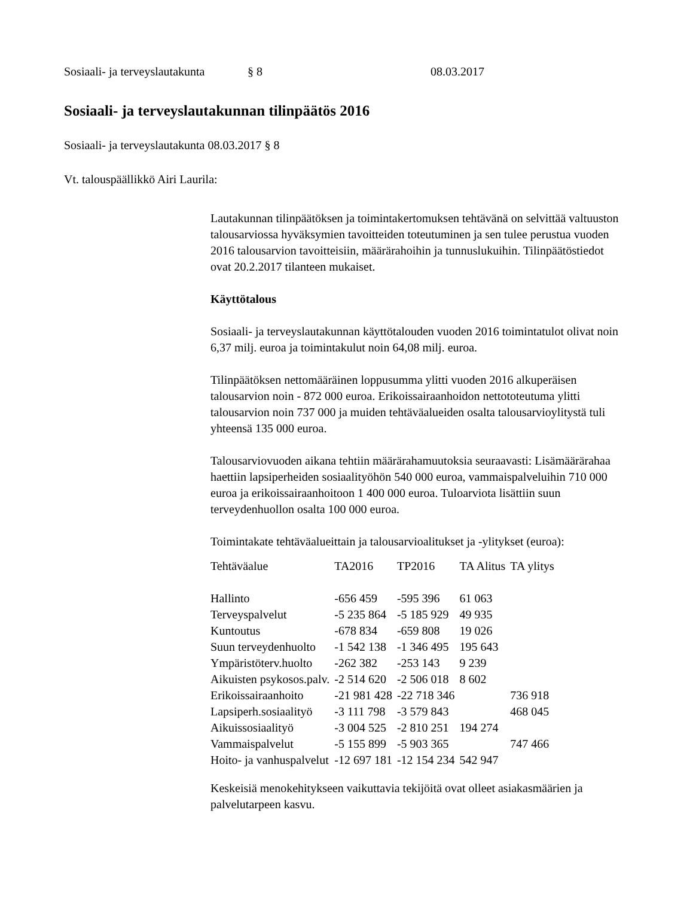Sosiaali- ja terveyslautakunta § 8 08.03.2017
Sosiaali- ja terveyslautakunnan tilinpäätös 2016
Sosiaali- ja terveyslautakunta 08.03.2017 § 8
Vt. talouspäällikkö Airi Laurila:
Lautakunnan tilinpäätöksen ja toimintakertomuksen tehtävänä on selvittää valtuuston talousarviossa hyväksymien tavoitteiden toteutuminen ja sen tulee perustua vuoden 2016 talousarvion tavoitteisiin, määrärahoihin ja tunnuslukuihin. Tilinpäätöstiedot ovat 20.2.2017 tilanteen mukaiset.
Käyttötalous
Sosiaali- ja terveyslautakunnan käyttötalouden vuoden 2016 toimintatulot olivat noin 6,37 milj. euroa ja toimintakulut noin 64,08 milj. euroa.
Tilinpäätöksen nettomääräinen loppusumma ylitti vuoden 2016 alkuperäisen talousarvion noin - 872 000 euroa. Erikoissairaanhoidon nettototeutuma ylitti talousarvion noin 737 000 ja muiden tehtäväalueiden osalta talousarvioylitystä tuli yhteensä 135 000 euroa.
Talousarviovuoden aikana tehtiin määrärahamuutoksia seuraavasti: Lisämäärärahaa haettiin lapsiperheiden sosiaalityöhön 540 000 euroa, vammaispalveluihin 710 000 euroa ja erikoissairaanhoitoon 1 400 000 euroa. Tuloarviota lisättiin suun terveydenhuollon osalta 100 000 euroa.
Toimintakate tehtäväalueittain ja talousarvioalitukset ja -ylitykset (euroa):
| Tehtäväalue | TA2016 | TP2016 | TA Alitus | TA ylitys |
| --- | --- | --- | --- | --- |
| Hallinto | -656 459 | -595 396 | 61 063 | |
| Terveyspalvelut | -5 235 864 | -5 185 929 | 49 935 | |
| Kuntoutus | -678 834 | -659 808 | 19 026 | |
| Suun terveydenhuolto | -1 542 138 | -1 346 495 | 195 643 | |
| Ympäristöterv.huolto | -262 382 | -253 143 | 9 239 | |
| Aikuisten psykosos.palv. | -2 514 620 | -2 506 018 | 8 602 | |
| Erikoissairaanhoito | -21 981 428 | -22 718 346 | | 736 918 |
| Lapsiperh.sosiaalityö | -3 111 798 | -3 579 843 | | 468 045 |
| Aikuissosiaalityö | -3 004 525 | -2 810 251 | 194 274 | |
| Vammaispalvelut | -5 155 899 | -5 903 365 | | 747 466 |
| Hoito- ja vanhuspalvelut | -12 697 181 | -12 154 234 | 542 947 | |
Keskeisiä menokehitykseen vaikuttavia tekijöitä ovat olleet asiakasmäärien ja palvelutarpeen kasvu.